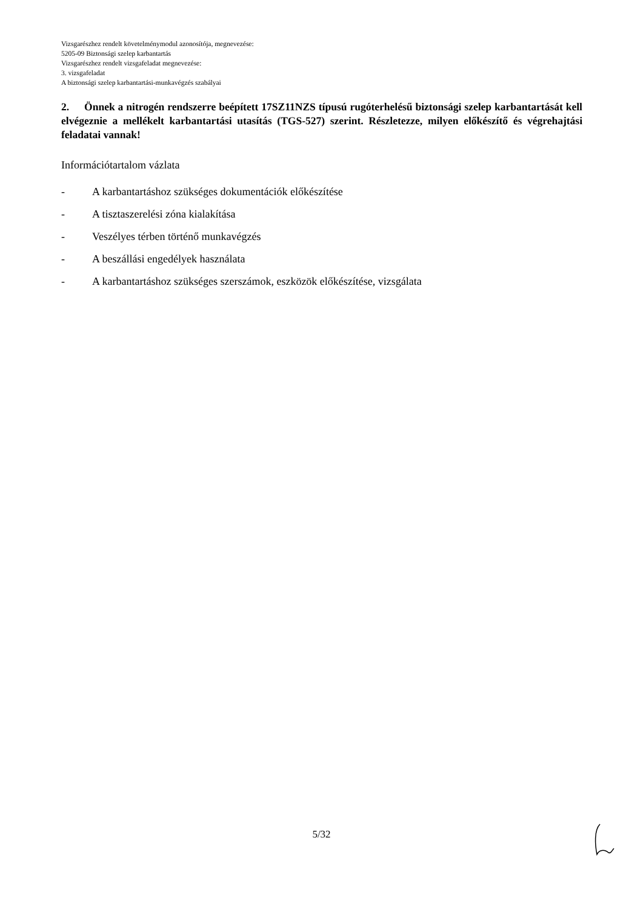Vizsgarészhez rendelt követelménymodul azonosítója, megnevezése:
5205-09 Biztonsági szelep karbantartás
Vizsgarészhez rendelt vizsgafeladat megnevezése:
3. vizsgafeladat
A biztonsági szelep karbantartási-munkavégzés szabályai
2. Önnek a nitrogén rendszerre beépített 17SZ11NZS típusú rugóterhelésű biztonsági szelep karbantartását kell elvégeznie a mellékelt karbantartási utasítás (TGS-527) szerint. Részletezze, milyen előkészítő és végrehajtási feladatai vannak!
Információtartalom vázlata
- A karbantartáshoz szükséges dokumentációk előkészítése
- A tisztaszerelési zóna kialakítása
- Veszélyes térben történő munkavégzés
- A beszállási engedélyek használata
- A karbantartáshoz szükséges szerszámok, eszközök előkészítése, vizsgálata
5/32